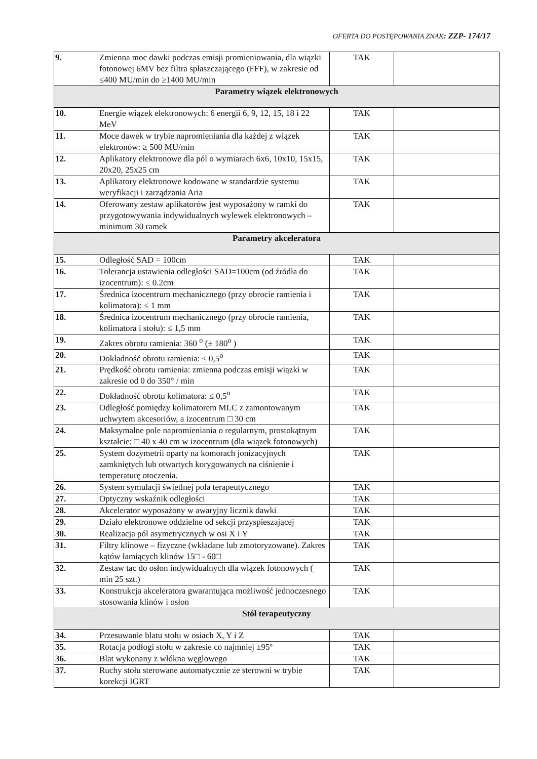OFERTA DO POSTĘPOWANIA ZNAK: ZZP- 174/17
| 9. | Zmienna moc dawki podczas emisji promieniowania, dla wiązki fotonowej 6MV bez filtra spłaszczającego (FFF), w zakresie od ≤400 MU/min do ≥1400 MU/min | TAK | |
| Parametry wiązek elektronowych | | | |
| 10. | Energie wiązek elektronowych: 6 energii 6, 9, 12, 15, 18 i 22 MeV | TAK | |
| 11. | Moce dawek w trybie napromieniania dla każdej z wiązek elektronów: ≥ 500 MU/min | TAK | |
| 12. | Aplikatory elektronowe dla pól o wymiarach 6x6, 10x10, 15x15, 20x20, 25x25 cm | TAK | |
| 13. | Aplikatory elektronowe kodowane w standardzie systemu weryfikacji i zarządzania Aria | TAK | |
| 14. | Oferowany zestaw aplikatorów jest wyposażony w ramki do przygotowywania indywidualnych wylewek elektronowych – minimum 30 ramek | TAK | |
| Parametry akceleratora | | | |
| 15. | Odległość SAD = 100cm | TAK | |
| 16. | Tolerancja ustawienia odległości SAD=100cm (od źródła do izocentrum): ≤ 0.2cm | TAK | |
| 17. | Średnica izocentrum mechanicznego (przy obrocie ramienia i kolimatora): ≤ 1 mm | TAK | |
| 18. | Średnica izocentrum mechanicznego (przy obrocie ramienia, kolimatora i stołu): ≤ 1,5 mm | TAK | |
| 19. | Zakres obrotu ramienia: 360 <sup>o</sup> (± 180<sup>o</sup> ) | TAK | |
| 20. | Dokładność obrotu ramienia: ≤ 0,5<sup>o</sup> | TAK | |
| 21. | Prędkość obrotu ramienia: zmienna podczas emisji wiązki w zakresie od 0 do 350° / min | TAK | |
| 22. | Dokładność obrotu kolimatora: ≤ 0,5<sup>o</sup> | TAK | |
| 23. | Odległość pomiędzy kolimatorem MLC z zamontowanym uchwytem akcesoriów, a izocentrum □ 30 cm | TAK | |
| 24. | Maksymalne pole napromieniania o regularnym, prostokątnym kształcie: □ 40 x 40 cm w izocentrum (dla wiązek fotonowych) | TAK | |
| 25. | System dozymetrii oparty na komorach jonizacyjnych zamkniętych lub otwartych korygowanych na ciśnienie i temperaturę otoczenia. | TAK | |
| 26. | System symulacji świetlnej pola terapeutycznego | TAK | |
| 27. | Optyczny wskaźnik odległości | TAK | |
| 28. | Akcelerator wyposażony w awaryjny licznik dawki | TAK | |
| 29. | Działo elektronowe oddzielne od sekcji przyspieszającej | TAK | |
| 30. | Realizacja pól asymetrycznych w osi X i Y | TAK | |
| 31. | Filtry klinowe – fizyczne (wkładane lub zmotoryzowane). Zakres kątów łamiących klinów 15□ - 60□ | TAK | |
| 32. | Zestaw tac do osłon indywidualnych dla wiązek fotonowych ( min 25 szt.) | TAK | |
| 33. | Konstrukcja akceleratora gwarantująca możliwość jednoczesnego stosowania klinów i osłon | TAK | |
| Stół terapeutyczny | | | |
| 34. | Przesuwanie blatu stołu w osiach X, Y i Z | TAK | |
| 35. | Rotacja podłogi stołu w zakresie co najmniej ±95º | TAK | |
| 36. | Blat wykonany z włókna węglowego | TAK | |
| 37. | Ruchy stołu sterowane automatycznie ze sterowni w trybie korekcji IGRT | TAK | |